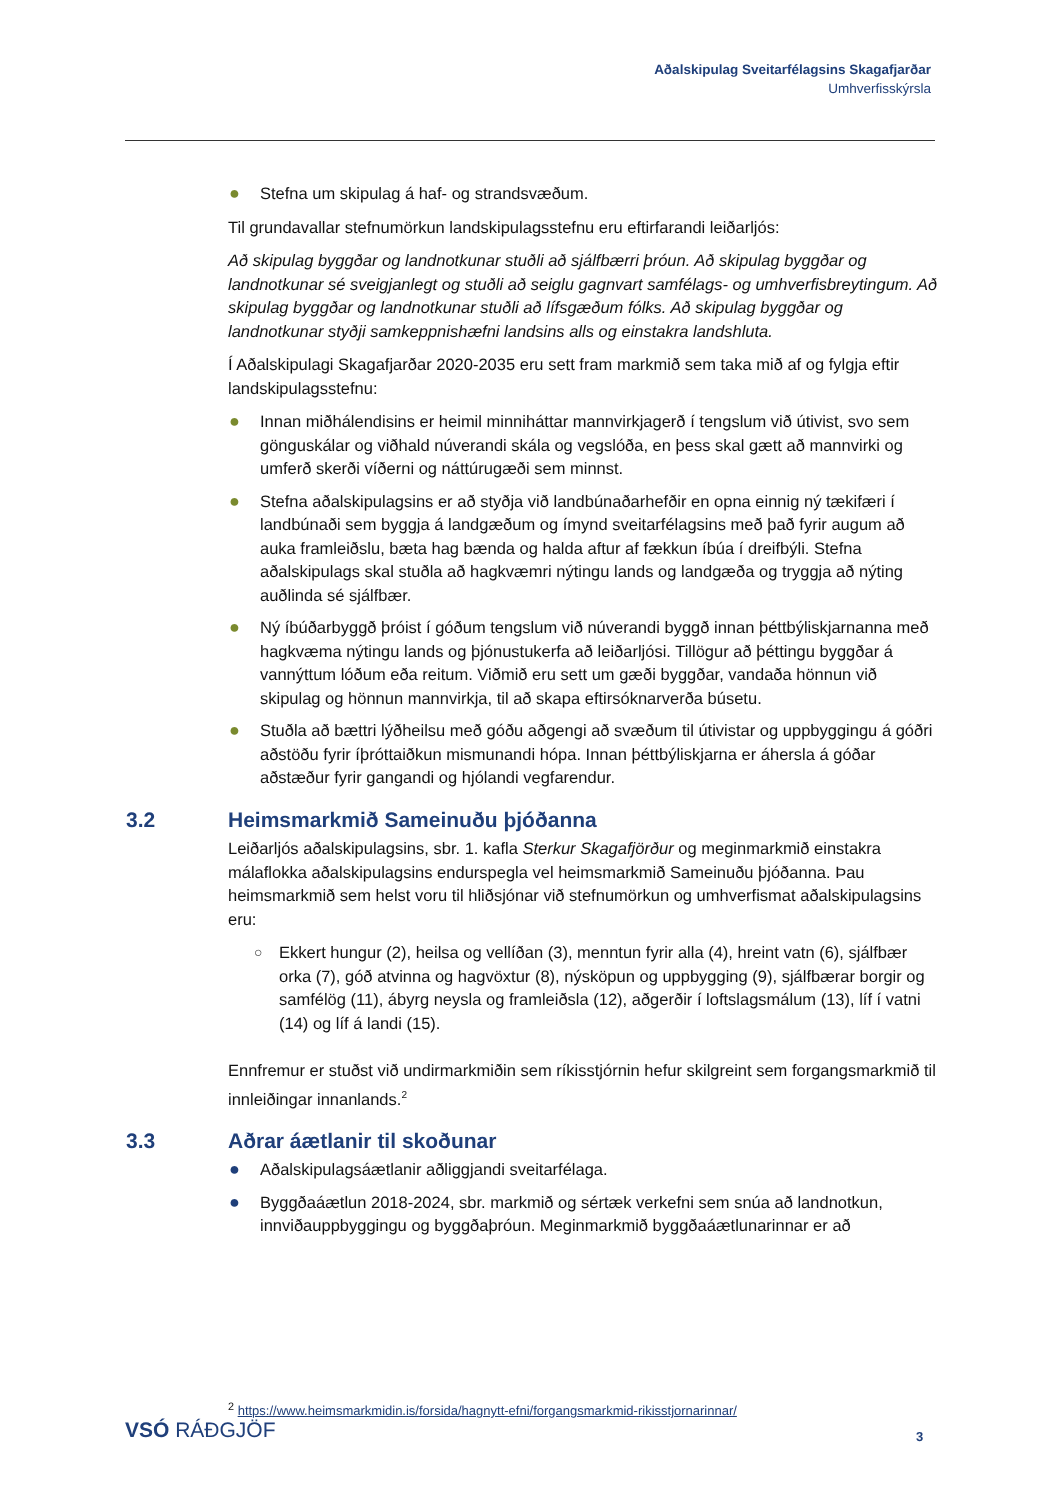Aðalskipulag Sveitarfélagsins Skagafjarðar
Umhverfisskýrsla
● Stefna um skipulag á haf- og strandsvæðum.
Til grundavallar stefnumörkun landskipulagsstefnu eru eftirfarandi leiðarljós:
Að skipulag byggðar og landnotkunar stuðli að sjálfbærri þróun. Að skipulag byggðar og landnotkunar sé sveigjanlegt og stuðli að seiglu gagnvart samfélags- og umhverfisbreytingum. Að skipulag byggðar og landnotkunar stuðli að lífsgæðum fólks. Að skipulag byggðar og landnotkunar styðji samkeppnishæfni landsins alls og einstakra landshluta.
Í Aðalskipulagi Skagafjarðar 2020-2035 eru sett fram markmið sem taka mið af og fylgja eftir landskipulagsstefnu:
● Innan miðhálendisins er heimil minniháttar mannvirkjagerð í tengslum við útivist, svo sem gönguskálar og viðhald núverandi skála og vegslóða, en þess skal gætt að mannvirki og umferð skerði víðerni og náttúrugæði sem minnst.
● Stefna aðalskipulagsins er að styðja við landbúnaðarhefðir en opna einnig ný tækifæri í landbúnaði sem byggja á landgæðum og ímynd sveitarfélagsins með það fyrir augum að auka framleiðslu, bæta hag bænda og halda aftur af fækkun íbúa í dreifbýli. Stefna aðalskipulags skal stuðla að hagkvæmri nýtingu lands og landgæða og tryggja að nýting auðlinda sé sjálfbær.
● Ný íbúðarbyggð þróist í góðum tengslum við núverandi byggð innan þéttbýliskjarnanna með hagkvæma nýtingu lands og þjónustukerfa að leiðarljósi. Tillögur að þéttingu byggðar á vannýttum lóðum eða reitum. Viðmið eru sett um gæði byggðar, vandaða hönnun við skipulag og hönnun mannvirkja, til að skapa eftirsóknarverða búsetu.
● Stuðla að bættri lýðheilsu með góðu aðgengi að svæðum til útivistar og uppbyggingu á góðri aðstöðu fyrir íþróttaiðkun mismunandi hópa. Innan þéttbýliskjarna er áhersla á góðar aðstæður fyrir gangandi og hjólandi vegfarendur.
3.2 Heimsmarkmið Sameinuðu þjóðanna
Leiðarljós aðalskipulagsins, sbr. 1. kafla Sterkur Skagafjörður og meginmarkmið einstakra málaflokka aðalskipulagsins endurspegla vel heimsmarkmið Sameinuðu þjóðanna. Þau heimsmarkmið sem helst voru til hliðsjónar við stefnumörkun og umhverfismat aðalskipulagsins eru:
○ Ekkert hungur (2), heilsa og vellíðan (3), menntun fyrir alla (4), hreint vatn (6), sjálfbær orka (7), góð atvinna og hagvöxtur (8), nýsköpun og uppbygging (9), sjálfbærar borgir og samfélög (11), ábyrg neysla og framleiðsla (12), aðgerðir í loftslagsmálum (13), líf í vatni (14) og líf á landi (15).
Ennfremur er stuðst við undirmarkmiðin sem ríkisstjórnin hefur skilgreint sem forgangsmarkmið til innleiðingar innanlands.<sup>2</sup>
3.3 Aðrar áætlanir til skoðunar
● Aðalskipulagsáætlanir aðliggjandi sveitarfélaga.
● Byggðaáætlun 2018-2024, sbr. markmið og sértæk verkefni sem snúa að landnotkun, innviðauppbyggingu og byggðaþróun. Meginmarkmið byggðaáætlunarinnar er að
<sup>2</sup> https://www.heimsmarkmidin.is/forsida/hagnytt-efni/forgangsmarkmid-rikisstjornarinnar/
VSÓ RÁÐGJÖF 3